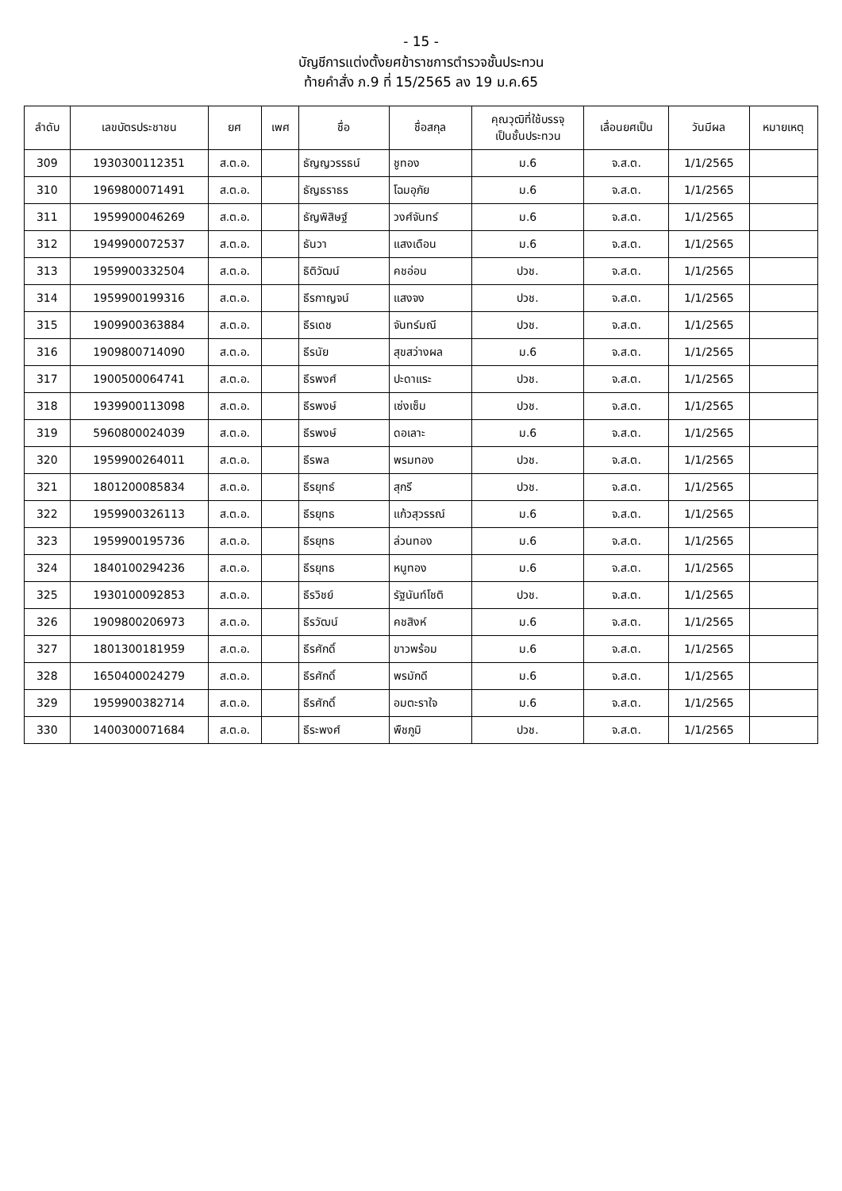- 15 -
บัญชีการแต่งตั้งยศข้าราชการตำรวจชั้นประทวน
ท้ายคำสั่ง ภ.9 ที่ 15/2565 ลง 19 ม.ค.65
| ลำดับ | เลขบัตรประชาชน | ยศ | เพศ | ชื่อ | ชื่อสกุล | คุณวุฒิที่ใช้บรรจุ เป็นชั้นประทวน | เลื่อนยศเป็น | วันมีผล | หมายเหตุ |
| --- | --- | --- | --- | --- | --- | --- | --- | --- | --- |
| 309 | 1930300112351 | ส.ต.อ. | | ธัญญวรรธน์ | ชูทอง | ม.6 | จ.ส.ต. | 1/1/2565 | |
| 310 | 1969800071491 | ส.ต.อ. | | ธัญธราธร | โฉมอุภัย | ม.6 | จ.ส.ต. | 1/1/2565 | |
| 311 | 1959900046269 | ส.ต.อ. | | ธัญพิสิษฐ์ | วงศ์จันทร์ | ม.6 | จ.ส.ต. | 1/1/2565 | |
| 312 | 1949900072537 | ส.ต.อ. | | ธันวา | แสงเดือน | ม.6 | จ.ส.ต. | 1/1/2565 | |
| 313 | 1959900332504 | ส.ต.อ. | | ธิติวัฒน์ | คชอ่อน | ปวช. | จ.ส.ต. | 1/1/2565 | |
| 314 | 1959900199316 | ส.ต.อ. | | ธีรกาญจน์ | แสงจง | ปวช. | จ.ส.ต. | 1/1/2565 | |
| 315 | 1909900363884 | ส.ต.อ. | | ธีรเดช | จันทร์มณี | ปวช. | จ.ส.ต. | 1/1/2565 | |
| 316 | 1909800714090 | ส.ต.อ. | | ธีรนัย | สุขสว่างผล | ม.6 | จ.ส.ต. | 1/1/2565 | |
| 317 | 1900500064741 | ส.ต.อ. | | ธีรพงศ์ | ปะดาแระ | ปวช. | จ.ส.ต. | 1/1/2565 | |
| 318 | 1939900113098 | ส.ต.อ. | | ธีรพงษ์ | เซ่งเซ็ม | ปวช. | จ.ส.ต. | 1/1/2565 | |
| 319 | 5960800024039 | ส.ต.อ. | | ธีรพงษ์ | ดอเลาะ | ม.6 | จ.ส.ต. | 1/1/2565 | |
| 320 | 1959900264011 | ส.ต.อ. | | ธีรพล | พรมทอง | ปวช. | จ.ส.ต. | 1/1/2565 | |
| 321 | 1801200085834 | ส.ต.อ. | | ธีรยุทธ์ | สุกรี | ปวช. | จ.ส.ต. | 1/1/2565 | |
| 322 | 1959900326113 | ส.ต.อ. | | ธีรยุทธ | แก้วสุวรรณ์ | ม.6 | จ.ส.ต. | 1/1/2565 | |
| 323 | 1959900195736 | ส.ต.อ. | | ธีรยุทธ | ล่วนทอง | ม.6 | จ.ส.ต. | 1/1/2565 | |
| 324 | 1840100294236 | ส.ต.อ. | | ธีรยุทธ | หนูทอง | ม.6 | จ.ส.ต. | 1/1/2565 | |
| 325 | 1930100092853 | ส.ต.อ. | | ธีรวิชย์ | รัฐนันท์โชติ | ปวช. | จ.ส.ต. | 1/1/2565 | |
| 326 | 1909800206973 | ส.ต.อ. | | ธีรวัฒน์ | คชสิงห์ | ม.6 | จ.ส.ต. | 1/1/2565 | |
| 327 | 1801300181959 | ส.ต.อ. | | ธีรศักดิ์ | ขาวพร้อม | ม.6 | จ.ส.ต. | 1/1/2565 | |
| 328 | 1650400024279 | ส.ต.อ. | | ธีรศักดิ์ | พรมักดี | ม.6 | จ.ส.ต. | 1/1/2565 | |
| 329 | 1959900382714 | ส.ต.อ. | | ธีรศักดิ์ | อมตะราใจ | ม.6 | จ.ส.ต. | 1/1/2565 | |
| 330 | 1400300071684 | ส.ต.อ. | | ธีระพงศ์ | พืชภูมิ | ปวช. | จ.ส.ต. | 1/1/2565 | |